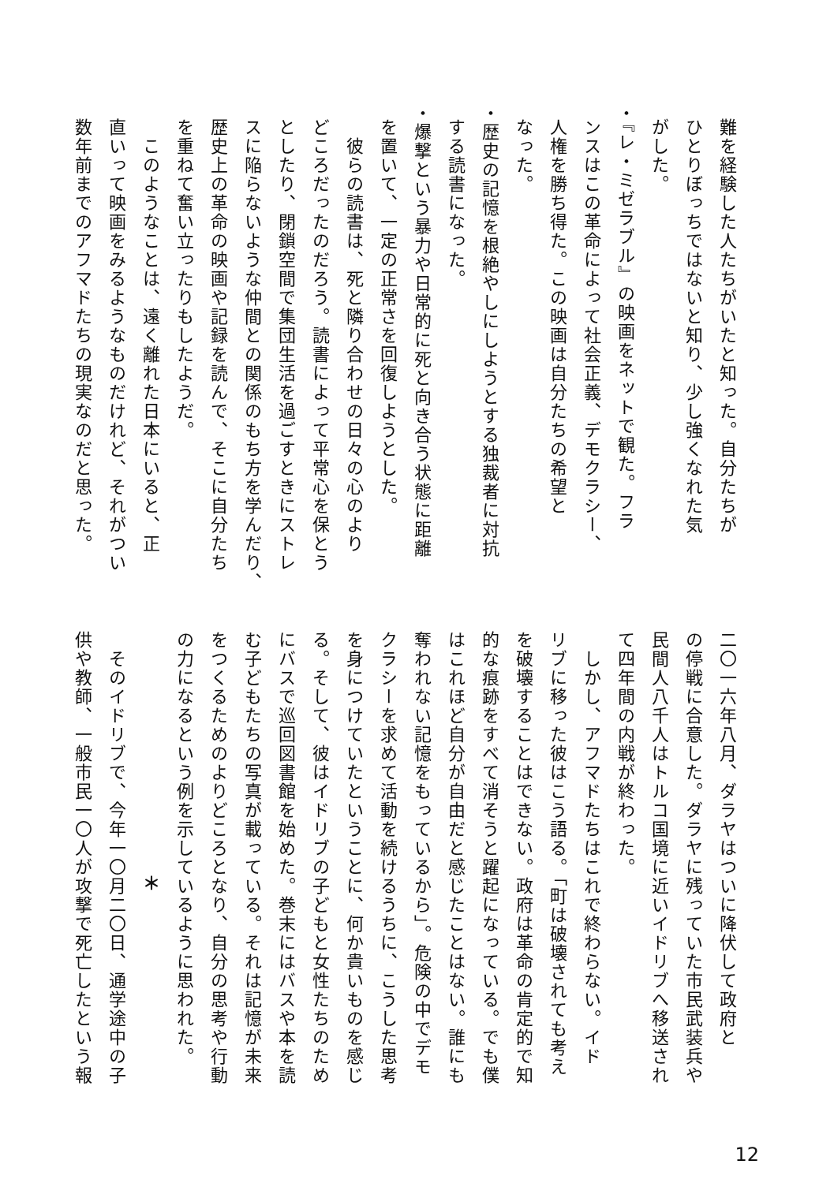難を経験した人たちがいたと知った。自分たちが
ひとりぼっちではないと知り、少し強くなれた気
がした。
・『レ・ミゼラブル』の映画をネットで観た。フラ
ンスはこの革命によって社会正義、デモクラシー、
人権を勝ち得た。この映画は自分たちの希望と
なった。
・歴史の記憶を根絶やしにしようとする独裁者に対抗
する読書になった。
・爆撃という暴力や日常的に死と向き合う状態に距離
を置いて、一定の正常さを回復しようとした。
　彼らの読書は、死と隣り合わせの日々の心のより
どころだったのだろう。読書によって平常心を保とう
としたり、閉鎖空間で集団生活を過ごすときにストレ
スに陥らないような仲間との関係のもち方を学んだり、
歴史上の革命の映画や記録を読んで、そこに自分たち
を重ねて奮い立ったりもしたようだ。
　このようなことは、遠く離れた日本にいると、正
直いって映画をみるようなものだけれど、それがつい
数年前までのアフマドたちの現実なのだと思った。
二〇一六年八月、ダラヤはついに降伏して政府と
の停戦に合意した。ダラヤに残っていた市民武装兵や
民間人八千人はトルコ国境に近いイドリブへ移送され
て四年間の内戦が終わった。
　しかし、アフマドたちはこれで終わらない。イド
リブに移った彼はこう語る。「町は破壊されても考え
を破壊することはできない。政府は革命の肯定的で知
的な痕跡をすべて消そうと躍起になっている。でも僕
はこれほど自分が自由だと感じたことはない。誰にも
奪われない記憶をもっているから」。危険の中でデモ
クラシーを求めて活動を続けるうちに、こうした思考
を身につけていたということに、何か貴いものを感じ
る。そして、彼はイドリブの子どもと女性たちのため
にバスで巡回図書館を始めた。巻末にはバスや本を読
む子どもたちの写真が載っている。それは記憶が未来
をつくるためのよりどころとなり、自分の思考や行動
の力になるという例を示しているように思われた。
＊
　そのイドリブで、今年一〇月二〇日、通学途中の子
供や教師、一般市民一〇人が攻撃で死亡したという報
12